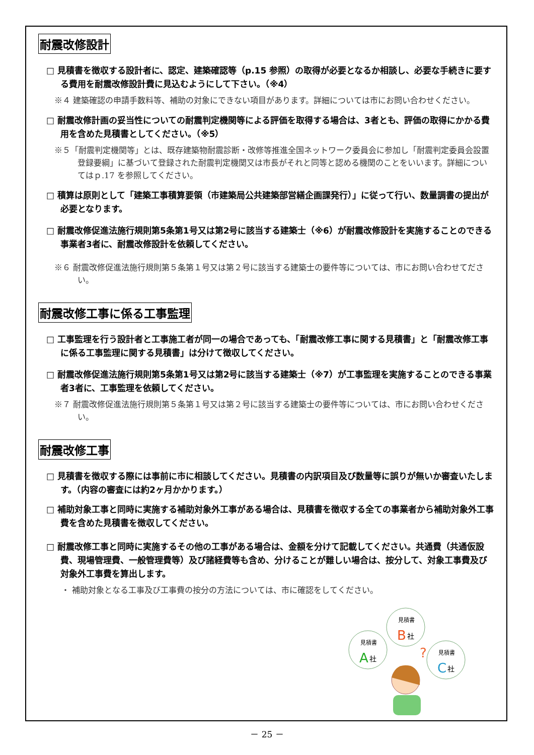耐震改修設計
□ 見積書を徴収する設計者に、認定、建築確認等（p.15 参照）の取得が必要となるか相談し、必要な手続きに要する費用を耐震改修設計費に見込むようにして下さい。（※4）
※４ 建築確認の申請手数料等、補助の対象にできない項目があります。詳細については市にお問い合わせください。
□ 耐震改修計画の妥当性についての耐震判定機関等による評価を取得する場合は、3者とも、評価の取得にかかる費用を含めた見積書としてください。（※5）
※５「耐震判定機関等」とは、既存建築物耐震診断・改修等推進全国ネットワーク委員会に参加し「耐震判定委員会設置登録要綱」に基づいて登録された耐震判定機関又は市長がそれと同等と認める機関のことをいいます。詳細についてはｐ.17 を参照してください。
□ 積算は原則として「建築工事積算要領（市建築局公共建築部営繕企画課発行）」に従って行い、数量調書の提出が必要となります。
□ 耐震改修促進法施行規則第5条第1号又は第2号に該当する建築士（※6）が耐震改修設計を実施することのできる事業者3者に、耐震改修設計を依頼してください。
※６ 耐震改修促進法施行規則第５条第１号又は第２号に該当する建築士の要件等については、市にお問い合わせてださい。
耐震改修工事に係る工事監理
□ 工事監理を行う設計者と工事施工者が同一の場合であっても、「耐震改修工事に関する見積書」と「耐震改修工事に係る工事監理に関する見積書」は分けて徴収してください。
□ 耐震改修促進法施行規則第5条第1号又は第2号に該当する建築士（※7）が工事監理を実施することのできる事業者3者に、工事監理を依頼してください。
※７ 耐震改修促進法施行規則第５条第１号又は第２号に該当する建築士の要件等については、市にお問い合わせください。
耐震改修工事
□ 見積書を徴収する際には事前に市に相談してください。見積書の内訳項目及び数量等に誤りが無いか審査いたします。（内容の審査には約2ヶ月かかります。）
□ 補助対象工事と同時に実施する補助対象外工事がある場合は、見積書を徴収する全ての事業者から補助対象外工事費を含めた見積書を徴収してください。
□ 耐震改修工事と同時に実施するその他の工事がある場合は、金額を分けて記載してください。共通費（共通仮設費、現場管理費、一般管理費等）及び諸経費等も含め、分けることが難しい場合は、按分して、対象工事費及び対象外工事費を算出します。
・ 補助対象となる工事及び工事費の按分の方法については、市に確認をしてください。
見積書
A
社
見積書
B
社
見積書
C
社
?
－ 25 －